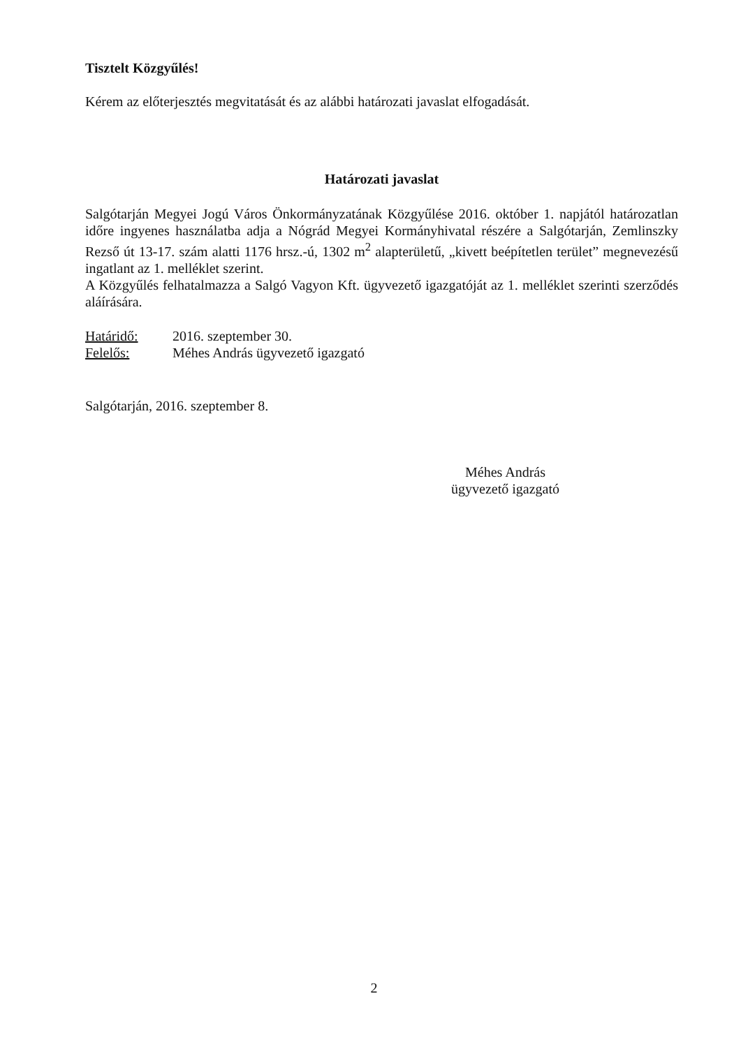Tisztelt Közgyűlés!
Kérem az előterjesztés megvitatását és az alábbi határozati javaslat elfogadását.
Határozati javaslat
Salgótarján Megyei Jogú Város Önkormányzatának Közgyűlése 2016. október 1. napjától határozatlan időre ingyenes használatba adja a Nógrád Megyei Kormányhivatal részére a Salgótarján, Zemlinszky Rezső út 13-17. szám alatti 1176 hrsz.-ú, 1302 m<sup>2</sup> alapterületű, „kivett beépítetlen terület” megnevezésű ingatlant az 1. melléklet szerint.
A Közgyűlés felhatalmazza a Salgó Vagyon Kft. ügyvezető igazgatóját az 1. melléklet szerinti szerződés aláírására.
Határidő: 2016. szeptember 30.
Felelős: Méhes András ügyvezető igazgató
Salgótarján, 2016. szeptember 8.
Méhes András
ügyvezető igazgató
2